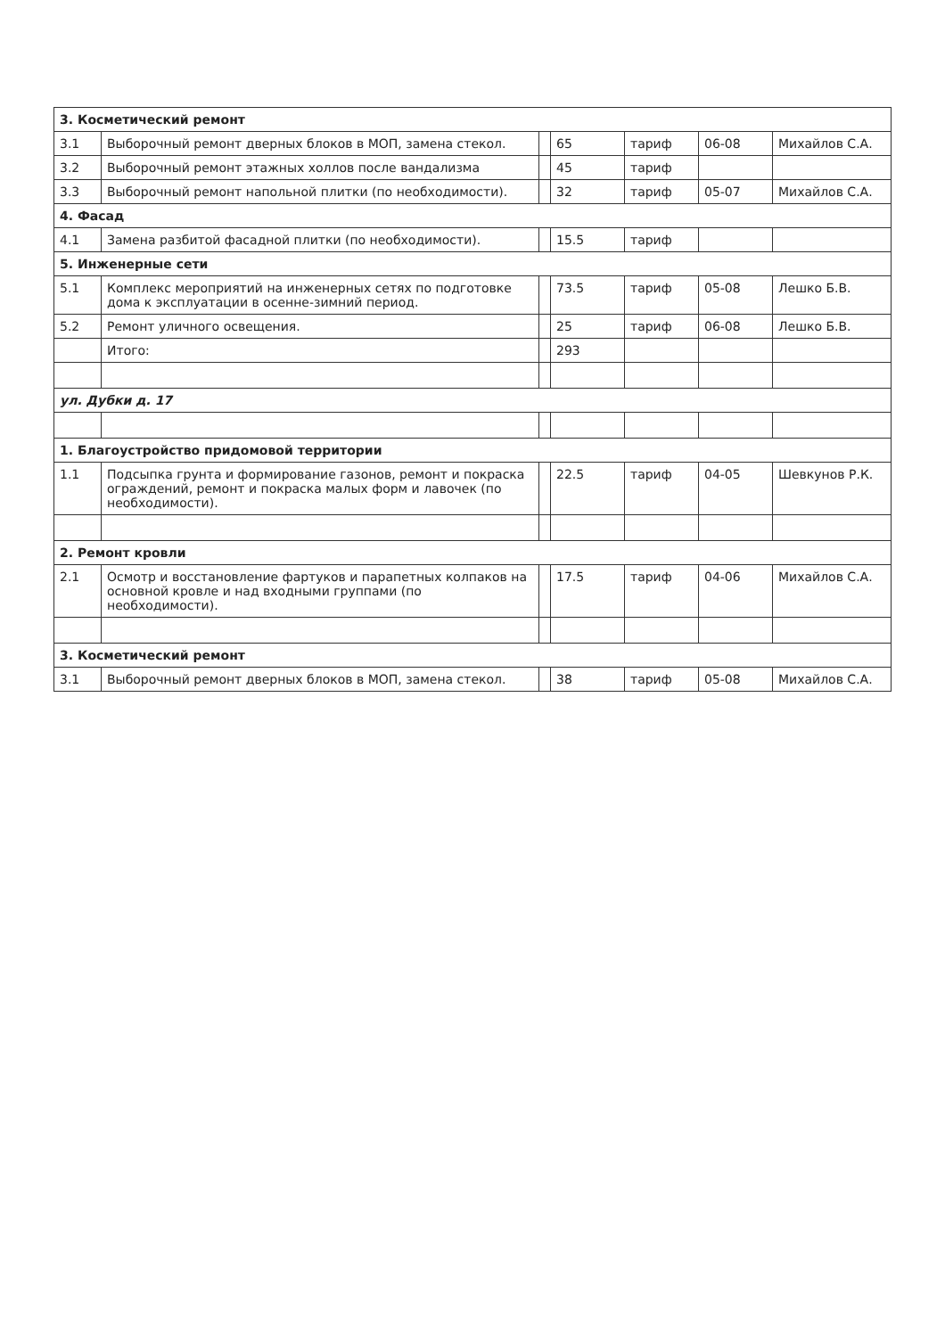| 3. Косметический ремонт | | | | | | |
| 3.1 | Выборочный ремонт дверных блоков в МОП, замена стекол. | | 65 | тариф | 06-08 | Михайлов С.А. |
| 3.2 | Выборочный ремонт этажных холлов после вандализма | | 45 | тариф | | |
| 3.3 | Выборочный ремонт напольной плитки (по необходимости). | | 32 | тариф | 05-07 | Михайлов С.А. |
| 4. Фасад | | | | | | |
| 4.1 | Замена разбитой фасадной плитки (по необходимости). | | 15.5 | тариф | | |
| 5. Инженерные сети | | | | | | |
| 5.1 | Комплекс мероприятий на инженерных сетях по подготовке дома к эксплуатации в осенне-зимний период. | | 73.5 | тариф | 05-08 | Лешко Б.В. |
| 5.2 | Ремонт уличного освещения. | | 25 | тариф | 06-08 | Лешко Б.В. |
| | Итого: | | 293 | | | |
| ул. Дубки д. 17 | | | | | | |
| 1. Благоустройство придомовой территории | | | | | | |
| 1.1 | Подсыпка грунта и формирование газонов, ремонт и покраска ограждений, ремонт и покраска малых форм и лавочек (по необходимости). | | 22.5 | тариф | 04-05 | Шевкунов Р.К. |
| 2. Ремонт кровли | | | | | | |
| 2.1 | Осмотр и восстановление фартуков и парапетных колпаков на основной кровле и над входными группами (по необходимости). | | 17.5 | тариф | 04-06 | Михайлов С.А. |
| 3. Косметический ремонт | | | | | | |
| 3.1 | Выборочный ремонт дверных блоков в МОП, замена стекол. | | 38 | тариф | 05-08 | Михайлов С.А. |